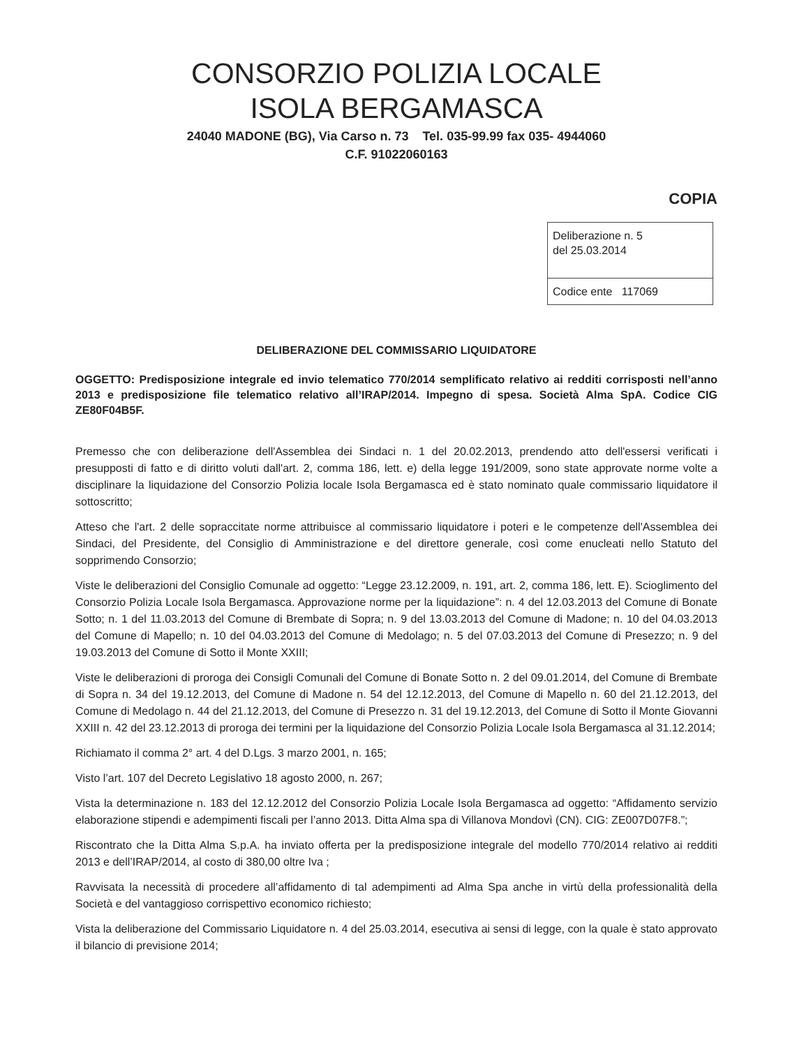CONSORZIO POLIZIA LOCALE
ISOLA BERGAMASCA
24040 MADONE (BG), Via Carso n. 73 Tel. 035-99.99 fax 035- 4944060
C.F. 91022060163
COPIA
| Deliberazione n. 5 del 25.03.2014 |
| Codice ente 117069 |
DELIBERAZIONE DEL COMMISSARIO LIQUIDATORE
OGGETTO: Predisposizione integrale ed invio telematico 770/2014 semplificato relativo ai redditi corrisposti nell’anno 2013 e predisposizione file telematico relativo all’IRAP/2014. Impegno di spesa. Società Alma SpA. Codice CIG ZE80F04B5F.
Premesso che con deliberazione dell'Assemblea dei Sindaci n. 1 del 20.02.2013, prendendo atto dell'essersi verificati i presupposti di fatto e di diritto voluti dall'art. 2, comma 186, lett. e) della legge 191/2009, sono state approvate norme volte a disciplinare la liquidazione del Consorzio Polizia locale Isola Bergamasca ed è stato nominato quale commissario liquidatore il sottoscritto;
Atteso che l'art. 2 delle sopraccitate norme attribuisce al commissario liquidatore i poteri e le competenze dell'Assemblea dei Sindaci, del Presidente, del Consiglio di Amministrazione e del direttore generale, così come enucleati nello Statuto del sopprimendo Consorzio;
Viste le deliberazioni del Consiglio Comunale ad oggetto: “Legge 23.12.2009, n. 191, art. 2, comma 186, lett. E). Scioglimento del Consorzio Polizia Locale Isola Bergamasca. Approvazione norme per la liquidazione”: n. 4 del 12.03.2013 del Comune di Bonate Sotto; n. 1 del 11.03.2013 del Comune di Brembate di Sopra; n. 9 del 13.03.2013 del Comune di Madone; n. 10 del 04.03.2013 del Comune di Mapello; n. 10 del 04.03.2013 del Comune di Medolago; n. 5 del 07.03.2013 del Comune di Presezzo; n. 9 del 19.03.2013 del Comune di Sotto il Monte XXIII;
Viste le deliberazioni di proroga dei Consigli Comunali del Comune di Bonate Sotto n. 2 del 09.01.2014, del Comune di Brembate di Sopra n. 34 del 19.12.2013, del Comune di Madone n. 54 del 12.12.2013, del Comune di Mapello n. 60 del 21.12.2013, del Comune di Medolago n. 44 del 21.12.2013, del Comune di Presezzo n. 31 del 19.12.2013, del Comune di Sotto il Monte Giovanni XXIII n. 42 del 23.12.2013 di proroga dei termini per la liquidazione del Consorzio Polizia Locale Isola Bergamasca al 31.12.2014;
Richiamato il comma 2° art. 4 del D.Lgs. 3 marzo 2001, n. 165;
Visto l’art. 107 del Decreto Legislativo 18 agosto 2000, n. 267;
Vista la determinazione n. 183 del 12.12.2012 del Consorzio Polizia Locale Isola Bergamasca ad oggetto: “Affidamento servizio elaborazione stipendi e adempimenti fiscali per l’anno 2013. Ditta Alma spa di Villanova Mondovì (CN). CIG: ZE007D07F8.”;
Riscontrato che la Ditta Alma S.p.A. ha inviato offerta per la predisposizione integrale del modello 770/2014 relativo ai redditi 2013 e dell’IRAP/2014, al costo di 380,00 oltre Iva ;
Ravvisata la necessità di procedere all’affidamento di tal adempimenti ad Alma Spa anche in virtù della professionalità della Società e del vantaggioso corrispettivo economico richiesto;
Vista la deliberazione del Commissario Liquidatore n. 4 del 25.03.2014, esecutiva ai sensi di legge, con la quale è stato approvato il bilancio di previsione 2014;